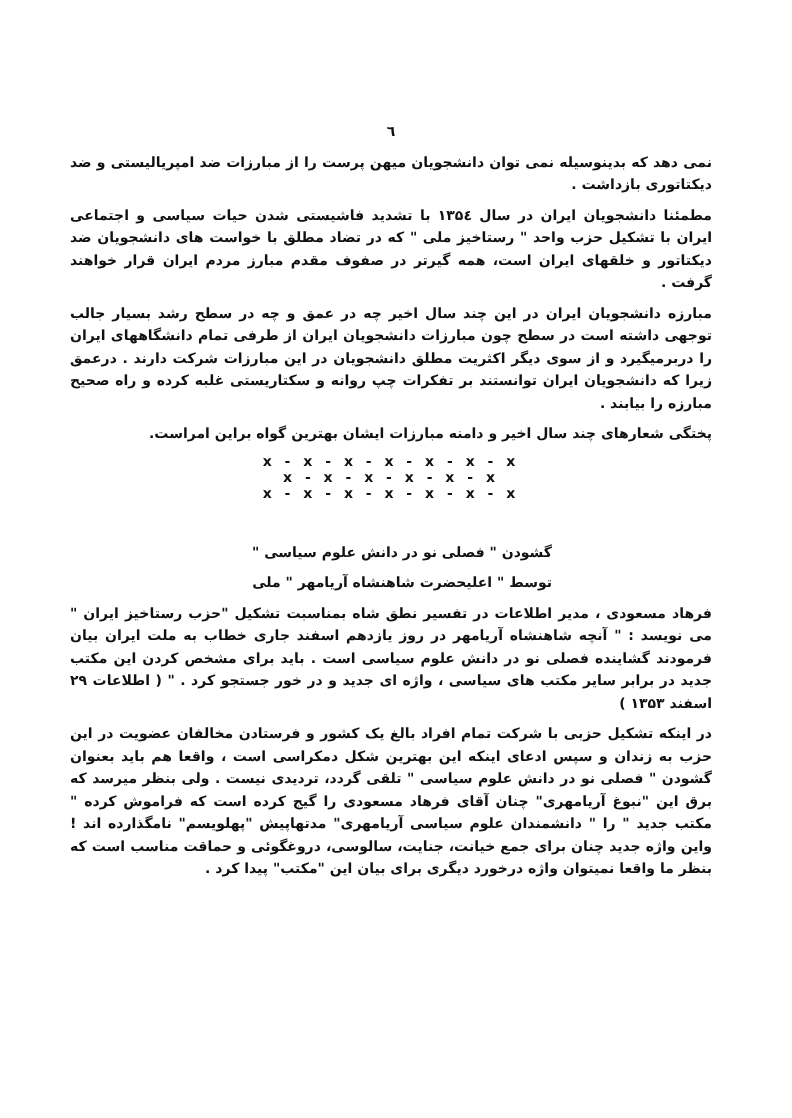٦
نمی دهد که بدینوسیله نمی توان دانشجویان میهن پرست را از مبارزات ضد امپریالیستی و ضد دیکتاتوری بازداشت .
مطمئنا دانشجویان ایران در سال ۱۳۵٤ با تشدید فاشیستی شدن حیات سیاسی و اجتماعی ایران با تشکیل حزب واحد " رستاخیز ملی " که در تضاد مطلق با خواست های دانشجویان ضد دیکتاتور و خلقهای ایران است، همه گیرتر در صفوف مقدم مبارز مردم ایران قرار خواهند گرفت .
مبارزه دانشجویان ایران در این چند سال اخیر چه در عمق و چه در سطح رشد بسیار جالب توجهی داشته است در سطح چون مبارزات دانشجویان ایران از طرفی تمام دانشگاههای ایران را دربرمیگیرد و از سوی دیگر اکثریت مطلق دانشجویان در این مبارزات شرکت دارند . درعمق زیرا که دانشجویان ایران توانستند بر تفکرات چپ روانه و سکتاریستی غلبه کرده و راه صحیح مبارزه را بیابند .
پختگی شعارهای چند سال اخیر و دامنه مبارزات ایشان بهترین گواه براین امراست.
x - x - x - x - x - x - x
x - x - x - x - x - x
x - x - x - x - x - x - x
گشودن " فصلی نو در دانش علوم سیاسی "
توسط " اعلیحضرت شاهنشاه آریامهر " ملی
فرهاد مسعودی ، مدیر اطلاعات در تفسیر نطق شاه بمناسبت تشکیل "حزب رستاخیز ایران " می نویسد : " آنچه شاهنشاه آریامهر در روز یازدهم اسفند جاری خطاب به ملت ایران بیان فرمودند گشاینده فصلی نو در دانش علوم سیاسی است . باید برای مشخص کردن این مکتب جدید در برابر سایر مکتب های سیاسی ، واژه ای جدید و در خور جستجو کرد . " ( اطلاعات ۲۹ اسفند ۱۳۵۳ )
در اینکه تشکیل حزبی با شرکت تمام افراد بالغ یک کشور و فرستادن مخالفان عضویت در این حزب به زندان و سپس ادعای اینکه این بهترین شکل دمکراسی است ، واقعا هم باید بعنوان گشودن " فصلی نو در دانش علوم سیاسی " تلقی گردد، تردیدی نیست . ولی بنظر میرسد که برق این "نبوغ آریامهری" چنان آقای فرهاد مسعودی را گیج کرده است که فراموش کرده " مکتب جدید " را " دانشمندان علوم سیاسی آریامهری" مدتهاپیش "پهلویسم" نامگذارده اند ! واین واژه جدید چنان برای جمع خیانت، جنایت، سالوسی، دروغگوئی و حماقت مناسب است که بنظر ما واقعا نمیتوان واژه درخورد دیگری برای بیان این "مکتب" پیدا کرد .